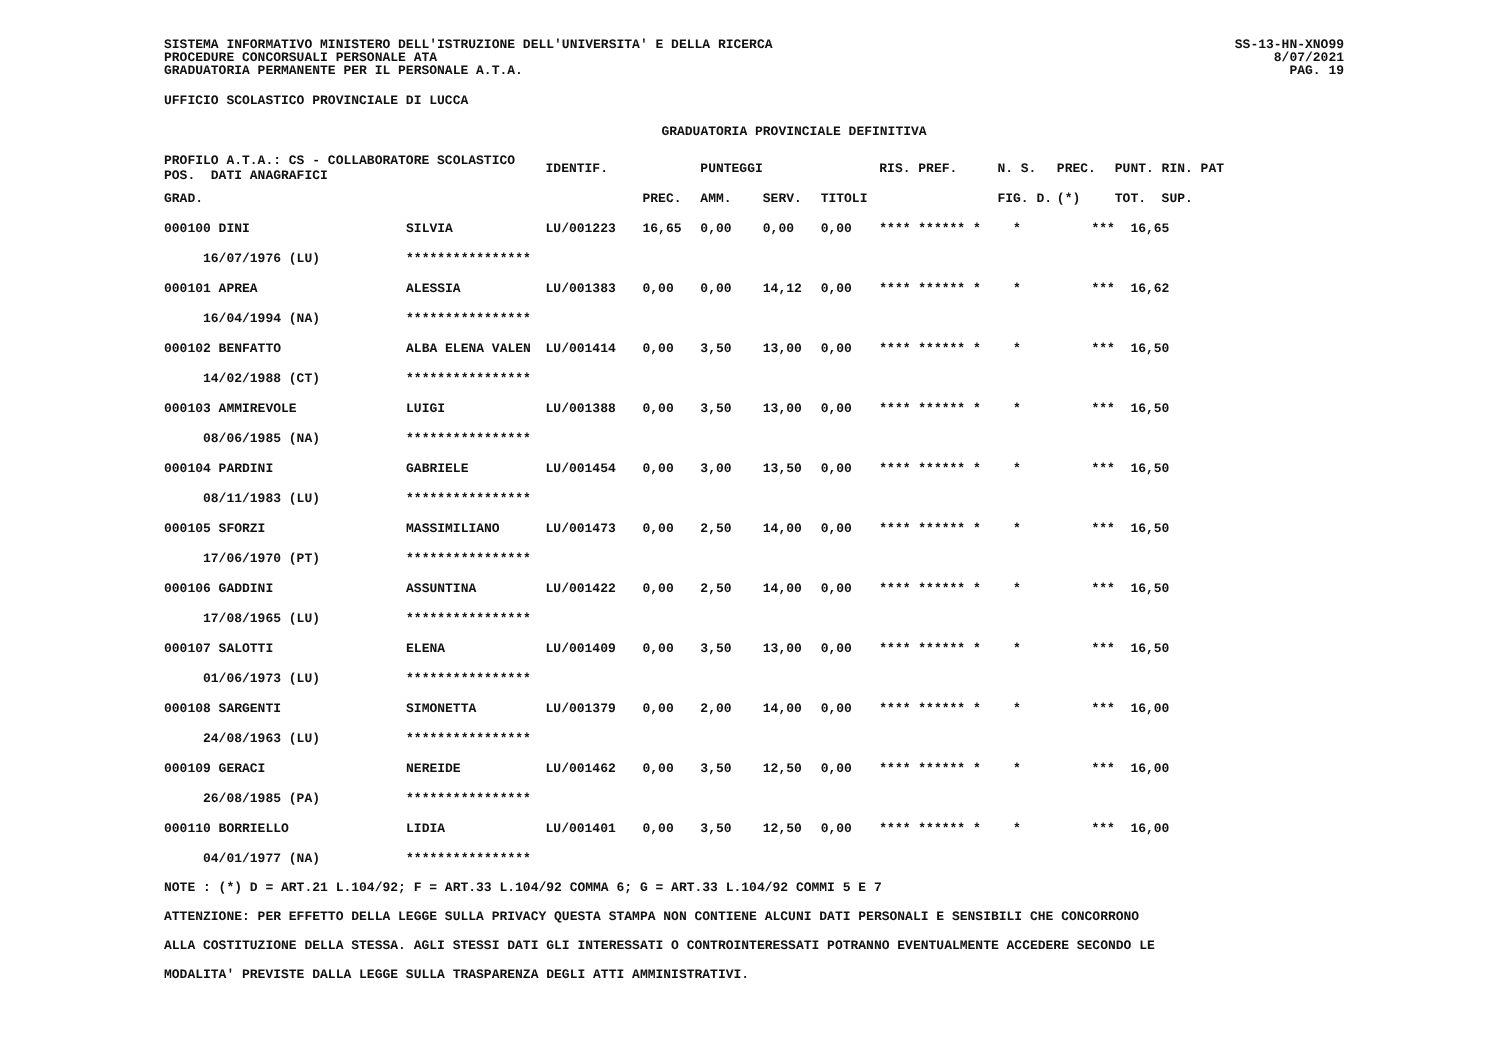SISTEMA INFORMATIVO MINISTERO DELL'ISTRUZIONE DELL'UNIVERSITA' E DELLA RICERCA
PROCEDURE CONCORSUALI PERSONALE ATA
GRADUATORIA PERMANENTE PER IL PERSONALE A.T.A.
SS-13-HN-XNO99
8/07/2021
PAG. 19
UFFICIO SCOLASTICO PROVINCIALE DI LUCCA
GRADUATORIA PROVINCIALE DEFINITIVA
| PROFILO A.T.A.: CS - COLLABORATORE SCOLASTICO POS. DATI ANAGRAFICI | | | IDENTIF. | | PUNTEGGI | | | RIS. PREF. | N. S. | PREC. | PUNT. RIN. PAT |
| --- | --- | --- | --- | --- | --- | --- | --- | --- | --- | --- | --- |
| GRAD. | | | | PREC. | AMM. | SERV. | TITOLI | | FIG. D. | (*) | TOT. SUP. |
| 000100 DINI | SILVIA | | LU/001223 | 16,65 | 0,00 | 0,00 | 0,00 | **** ****** * | * | *** | 16,65 |
| 16/07/1976 (LU) | **************** | | | | | | | | | | |
| 000101 APREA | ALESSIA | | LU/001383 | 0,00 | 0,00 | 14,12 | 0,00 | **** ****** * | * | *** | 16,62 |
| 16/04/1994 (NA) | **************** | | | | | | | | | | |
| 000102 BENFATTO | ALBA ELENA VALEN | | LU/001414 | 0,00 | 3,50 | 13,00 | 0,00 | **** ****** * | * | *** | 16,50 |
| 14/02/1988 (CT) | **************** | | | | | | | | | | |
| 000103 AMMIREVOLE | LUIGI | | LU/001388 | 0,00 | 3,50 | 13,00 | 0,00 | **** ****** * | * | *** | 16,50 |
| 08/06/1985 (NA) | **************** | | | | | | | | | | |
| 000104 PARDINI | GABRIELE | | LU/001454 | 0,00 | 3,00 | 13,50 | 0,00 | **** ****** * | * | *** | 16,50 |
| 08/11/1983 (LU) | **************** | | | | | | | | | | |
| 000105 SFORZI | MASSIMILIANO | | LU/001473 | 0,00 | 2,50 | 14,00 | 0,00 | **** ****** * | * | *** | 16,50 |
| 17/06/1970 (PT) | **************** | | | | | | | | | | |
| 000106 GADDINI | ASSUNTINA | | LU/001422 | 0,00 | 2,50 | 14,00 | 0,00 | **** ****** * | * | *** | 16,50 |
| 17/08/1965 (LU) | **************** | | | | | | | | | | |
| 000107 SALOTTI | ELENA | | LU/001409 | 0,00 | 3,50 | 13,00 | 0,00 | **** ****** * | * | *** | 16,50 |
| 01/06/1973 (LU) | **************** | | | | | | | | | | |
| 000108 SARGENTI | SIMONETTA | | LU/001379 | 0,00 | 2,00 | 14,00 | 0,00 | **** ****** * | * | *** | 16,00 |
| 24/08/1963 (LU) | **************** | | | | | | | | | | |
| 000109 GERACI | NEREIDE | | LU/001462 | 0,00 | 3,50 | 12,50 | 0,00 | **** ****** * | * | *** | 16,00 |
| 26/08/1985 (PA) | **************** | | | | | | | | | | |
| 000110 BORRIELLO | LIDIA | | LU/001401 | 0,00 | 3,50 | 12,50 | 0,00 | **** ****** * | * | *** | 16,00 |
| 04/01/1977 (NA) | **************** | | | | | | | | | | |
NOTE : (*) D = ART.21 L.104/92; F = ART.33 L.104/92 COMMA 6; G = ART.33 L.104/92 COMMI 5 E 7
ATTENZIONE: PER EFFETTO DELLA LEGGE SULLA PRIVACY QUESTA STAMPA NON CONTIENE ALCUNI DATI PERSONALI E SENSIBILI CHE CONCORRONO
ALLA COSTITUZIONE DELLA STESSA. AGLI STESSI DATI GLI INTERESSATI O CONTROINTERESSATI POTRANNO EVENTUALMENTE ACCEDERE SECONDO LE
MODALITA' PREVISTE DALLA LEGGE SULLA TRASPARENZA DEGLI ATTI AMMINISTRATIVI.